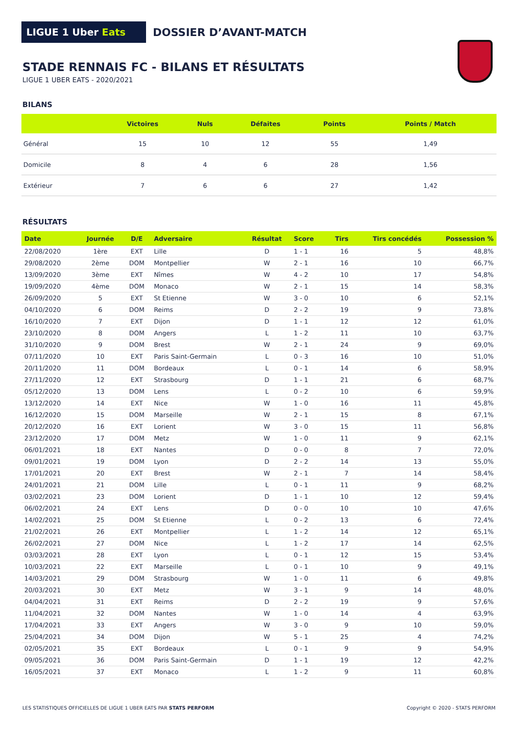LIGUE 1 Uber Eats
DOSSIER D’AVANT-MATCH
STADE RENNAIS FC - BILANS ET RÉSULTATS
LIGUE 1 UBER EATS - 2020/2021
BILANS
| | Victoires | Nuls | Défaites | Points | Points / Match |
| --- | --- | --- | --- | --- | --- |
| Général | 15 | 10 | 12 | 55 | 1,49 |
| Domicile | 8 | 4 | 6 | 28 | 1,56 |
| Extérieur | 7 | 6 | 6 | 27 | 1,42 |
RÉSULTATS
| Date | Journée | D/E | Adversaire | Résultat | Score | Tirs | Tirs concédés | Possession % |
| --- | --- | --- | --- | --- | --- | --- | --- | --- |
| 22/08/2020 | 1ère | EXT | Lille | D | 1 - 1 | 16 | 5 | 48,8% |
| 29/08/2020 | 2ème | DOM | Montpellier | W | 2 - 1 | 16 | 10 | 66,7% |
| 13/09/2020 | 3ème | EXT | Nîmes | W | 4 - 2 | 10 | 17 | 54,8% |
| 19/09/2020 | 4ème | DOM | Monaco | W | 2 - 1 | 15 | 14 | 58,3% |
| 26/09/2020 | 5 | EXT | St Etienne | W | 3 - 0 | 10 | 6 | 52,1% |
| 04/10/2020 | 6 | DOM | Reims | D | 2 - 2 | 19 | 9 | 73,8% |
| 16/10/2020 | 7 | EXT | Dijon | D | 1 - 1 | 12 | 12 | 61,0% |
| 23/10/2020 | 8 | DOM | Angers | L | 1 - 2 | 11 | 10 | 63,7% |
| 31/10/2020 | 9 | DOM | Brest | W | 2 - 1 | 24 | 9 | 69,0% |
| 07/11/2020 | 10 | EXT | Paris Saint-Germain | L | 0 - 3 | 16 | 10 | 51,0% |
| 20/11/2020 | 11 | DOM | Bordeaux | L | 0 - 1 | 14 | 6 | 58,9% |
| 27/11/2020 | 12 | EXT | Strasbourg | D | 1 - 1 | 21 | 6 | 68,7% |
| 05/12/2020 | 13 | DOM | Lens | L | 0 - 2 | 10 | 6 | 59,9% |
| 13/12/2020 | 14 | EXT | Nice | W | 1 - 0 | 16 | 11 | 45,8% |
| 16/12/2020 | 15 | DOM | Marseille | W | 2 - 1 | 15 | 8 | 67,1% |
| 20/12/2020 | 16 | EXT | Lorient | W | 3 - 0 | 15 | 11 | 56,8% |
| 23/12/2020 | 17 | DOM | Metz | W | 1 - 0 | 11 | 9 | 62,1% |
| 06/01/2021 | 18 | EXT | Nantes | D | 0 - 0 | 8 | 7 | 72,0% |
| 09/01/2021 | 19 | DOM | Lyon | D | 2 - 2 | 14 | 13 | 55,0% |
| 17/01/2021 | 20 | EXT | Brest | W | 2 - 1 | 7 | 14 | 58,4% |
| 24/01/2021 | 21 | DOM | Lille | L | 0 - 1 | 11 | 9 | 68,2% |
| 03/02/2021 | 23 | DOM | Lorient | D | 1 - 1 | 10 | 12 | 59,4% |
| 06/02/2021 | 24 | EXT | Lens | D | 0 - 0 | 10 | 10 | 47,6% |
| 14/02/2021 | 25 | DOM | St Etienne | L | 0 - 2 | 13 | 6 | 72,4% |
| 21/02/2021 | 26 | EXT | Montpellier | L | 1 - 2 | 14 | 12 | 65,1% |
| 26/02/2021 | 27 | DOM | Nice | L | 1 - 2 | 17 | 14 | 62,5% |
| 03/03/2021 | 28 | EXT | Lyon | L | 0 - 1 | 12 | 15 | 53,4% |
| 10/03/2021 | 22 | EXT | Marseille | L | 0 - 1 | 10 | 9 | 49,1% |
| 14/03/2021 | 29 | DOM | Strasbourg | W | 1 - 0 | 11 | 6 | 49,8% |
| 20/03/2021 | 30 | EXT | Metz | W | 3 - 1 | 9 | 14 | 48,0% |
| 04/04/2021 | 31 | EXT | Reims | D | 2 - 2 | 19 | 9 | 57,6% |
| 11/04/2021 | 32 | DOM | Nantes | W | 1 - 0 | 14 | 4 | 63,9% |
| 17/04/2021 | 33 | EXT | Angers | W | 3 - 0 | 9 | 10 | 59,0% |
| 25/04/2021 | 34 | DOM | Dijon | W | 5 - 1 | 25 | 4 | 74,2% |
| 02/05/2021 | 35 | EXT | Bordeaux | L | 0 - 1 | 9 | 9 | 54,9% |
| 09/05/2021 | 36 | DOM | Paris Saint-Germain | D | 1 - 1 | 19 | 12 | 42,2% |
| 16/05/2021 | 37 | EXT | Monaco | L | 1 - 2 | 9 | 11 | 60,8% |
LES STATISTIQUES OFFICIELLES DE LIGUE 1 UBER EATS PAR STATS PERFORM
Copyright © 2020 - STATS PERFORM